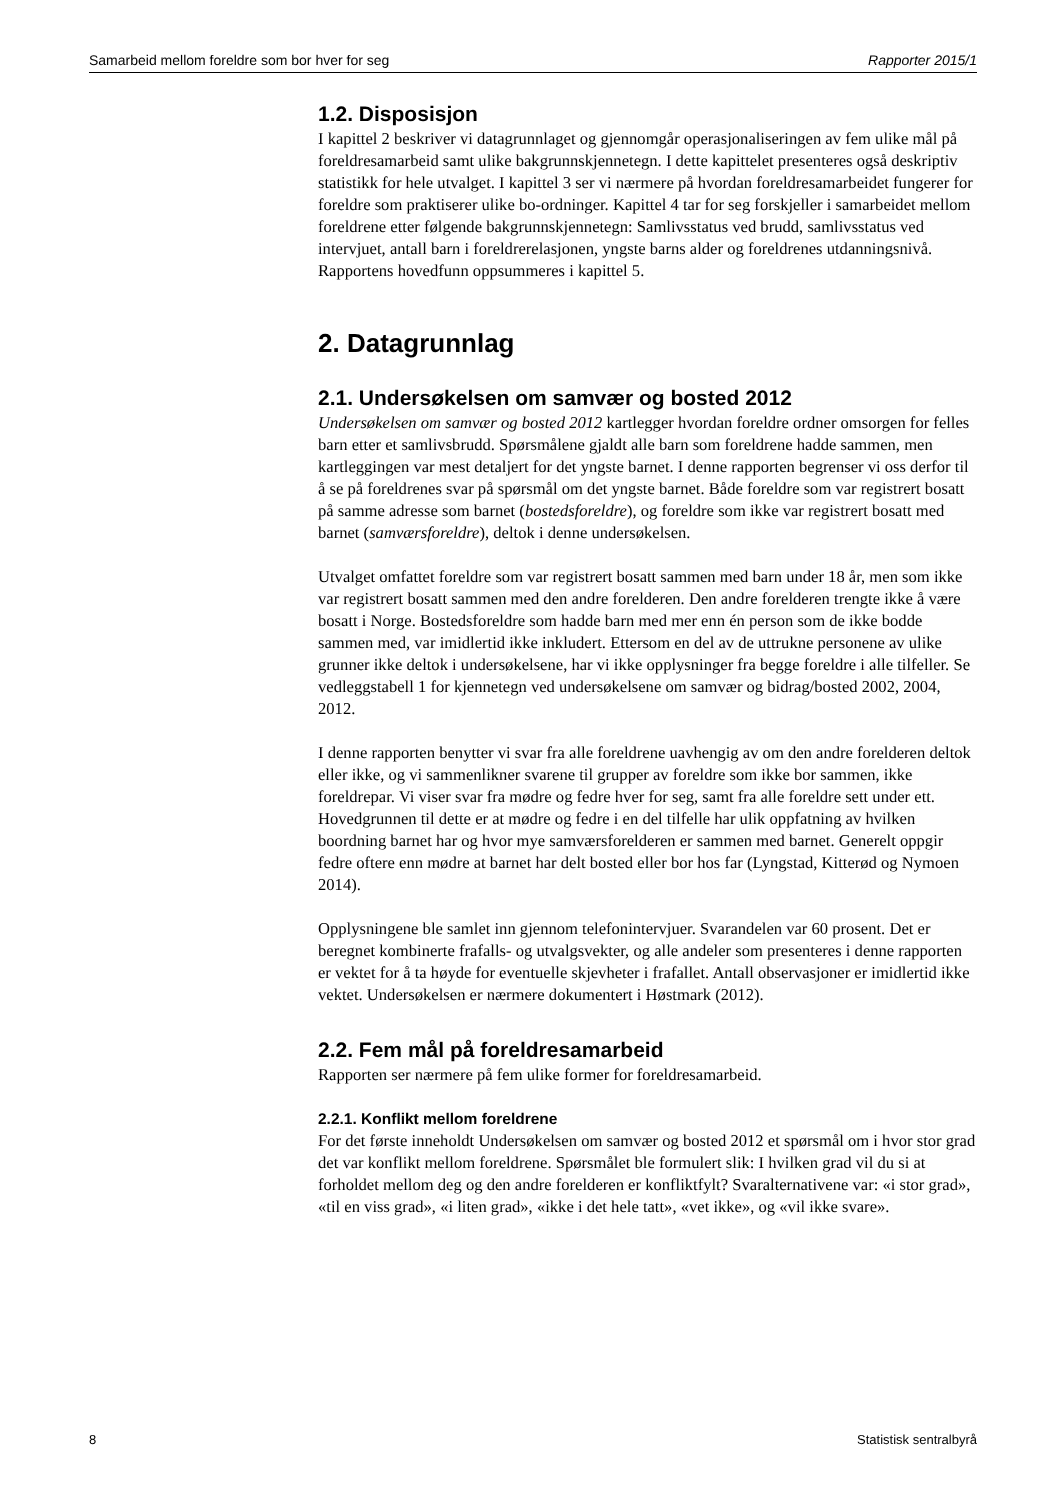Samarbeid mellom foreldre som bor hver for seg Rapporter 2015/1
1.2. Disposisjon
I kapittel 2 beskriver vi datagrunnlaget og gjennomgår operasjonaliseringen av fem ulike mål på foreldresamarbeid samt ulike bakgrunnskjennetegn. I dette kapittelet presenteres også deskriptiv statistikk for hele utvalget. I kapittel 3 ser vi nærmere på hvordan foreldresamarbeidet fungerer for foreldre som praktiserer ulike bo-ordninger. Kapittel 4 tar for seg forskjeller i samarbeidet mellom foreldrene etter følgende bakgrunnskjennetegn: Samlivsstatus ved brudd, samlivsstatus ved intervjuet, antall barn i foreldrerelasjonen, yngste barns alder og foreldrenes utdanningsnivå. Rapportens hovedfunn oppsummeres i kapittel 5.
2. Datagrunnlag
2.1. Undersøkelsen om samvær og bosted 2012
Undersøkelsen om samvær og bosted 2012 kartlegger hvordan foreldre ordner omsorgen for felles barn etter et samlivsbrudd. Spørsmålene gjaldt alle barn som foreldrene hadde sammen, men kartleggingen var mest detaljert for det yngste barnet. I denne rapporten begrenser vi oss derfor til å se på foreldrenes svar på spørsmål om det yngste barnet. Både foreldre som var registrert bosatt på samme adresse som barnet (bostedsforeldre), og foreldre som ikke var registrert bosatt med barnet (samværsforeldre), deltok i denne undersøkelsen.
Utvalget omfattet foreldre som var registrert bosatt sammen med barn under 18 år, men som ikke var registrert bosatt sammen med den andre forelderen. Den andre forelderen trengte ikke å være bosatt i Norge. Bostedsforeldre som hadde barn med mer enn én person som de ikke bodde sammen med, var imidlertid ikke inkludert. Ettersom en del av de uttrukne personene av ulike grunner ikke deltok i undersøkelsene, har vi ikke opplysninger fra begge foreldre i alle tilfeller. Se vedleggstabell 1 for kjennetegn ved undersøkelsene om samvær og bidrag/bosted 2002, 2004, 2012.
I denne rapporten benytter vi svar fra alle foreldrene uavhengig av om den andre forelderen deltok eller ikke, og vi sammenlikner svarene til grupper av foreldre som ikke bor sammen, ikke foreldrepar. Vi viser svar fra mødre og fedre hver for seg, samt fra alle foreldre sett under ett. Hovedgrunnen til dette er at mødre og fedre i en del tilfelle har ulik oppfatning av hvilken boordning barnet har og hvor mye samværsforelderen er sammen med barnet. Generelt oppgir fedre oftere enn mødre at barnet har delt bosted eller bor hos far (Lyngstad, Kitterød og Nymoen 2014).
Opplysningene ble samlet inn gjennom telefonintervjuer. Svarandelen var 60 prosent. Det er beregnet kombinerte frafalls- og utvalgsvekter, og alle andeler som presenteres i denne rapporten er vektet for å ta høyde for eventuelle skjevheter i frafallet. Antall observasjoner er imidlertid ikke vektet. Undersøkelsen er nærmere dokumentert i Høstmark (2012).
2.2. Fem mål på foreldresamarbeid
Rapporten ser nærmere på fem ulike former for foreldresamarbeid.
2.2.1. Konflikt mellom foreldrene
For det første inneholdt Undersøkelsen om samvær og bosted 2012 et spørsmål om i hvor stor grad det var konflikt mellom foreldrene. Spørsmålet ble formulert slik: I hvilken grad vil du si at forholdet mellom deg og den andre forelderen er konfliktfylt? Svaralternativene var: «i stor grad», «til en viss grad», «i liten grad», «ikke i det hele tatt», «vet ikke», og «vil ikke svare».
8 Statistisk sentralbyrå